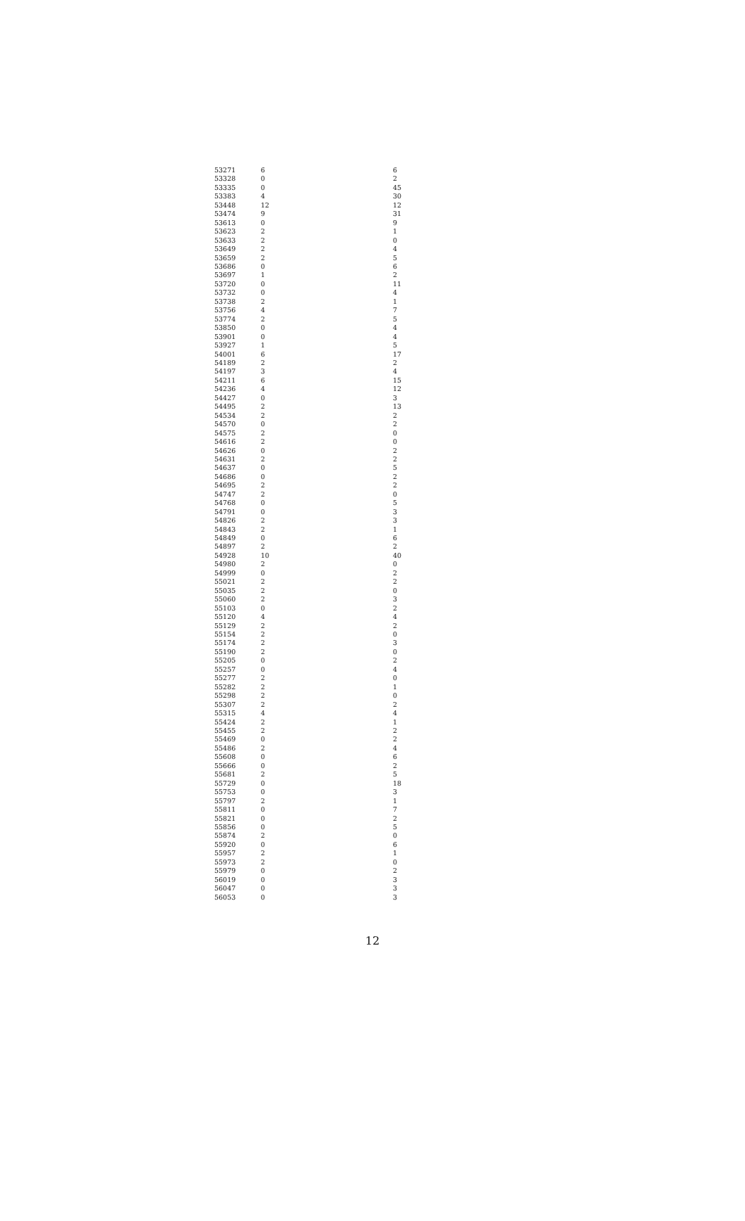| 53271 | 6 | 6 |
| 53328 | 0 | 2 |
| 53335 | 0 | 45 |
| 53383 | 4 | 30 |
| 53448 | 12 | 12 |
| 53474 | 9 | 31 |
| 53613 | 0 | 9 |
| 53623 | 2 | 1 |
| 53633 | 2 | 0 |
| 53649 | 2 | 4 |
| 53659 | 2 | 5 |
| 53686 | 0 | 6 |
| 53697 | 1 | 2 |
| 53720 | 0 | 11 |
| 53732 | 0 | 4 |
| 53738 | 2 | 1 |
| 53756 | 4 | 7 |
| 53774 | 2 | 5 |
| 53850 | 0 | 4 |
| 53901 | 0 | 4 |
| 53927 | 1 | 5 |
| 54001 | 6 | 17 |
| 54189 | 2 | 2 |
| 54197 | 3 | 4 |
| 54211 | 6 | 15 |
| 54236 | 4 | 12 |
| 54427 | 0 | 3 |
| 54495 | 2 | 13 |
| 54534 | 2 | 2 |
| 54570 | 0 | 2 |
| 54575 | 2 | 0 |
| 54616 | 2 | 0 |
| 54626 | 0 | 2 |
| 54631 | 2 | 2 |
| 54637 | 0 | 5 |
| 54686 | 0 | 2 |
| 54695 | 2 | 2 |
| 54747 | 2 | 0 |
| 54768 | 0 | 5 |
| 54791 | 0 | 3 |
| 54826 | 2 | 3 |
| 54843 | 2 | 1 |
| 54849 | 0 | 6 |
| 54897 | 2 | 2 |
| 54928 | 10 | 40 |
| 54980 | 2 | 0 |
| 54999 | 0 | 2 |
| 55021 | 2 | 2 |
| 55035 | 2 | 0 |
| 55060 | 2 | 3 |
| 55103 | 0 | 2 |
| 55120 | 4 | 4 |
| 55129 | 2 | 2 |
| 55154 | 2 | 0 |
| 55174 | 2 | 3 |
| 55190 | 2 | 0 |
| 55205 | 0 | 2 |
| 55257 | 0 | 4 |
| 55277 | 2 | 0 |
| 55282 | 2 | 1 |
| 55298 | 2 | 0 |
| 55307 | 2 | 2 |
| 55315 | 4 | 4 |
| 55424 | 2 | 1 |
| 55455 | 2 | 2 |
| 55469 | 0 | 2 |
| 55486 | 2 | 4 |
| 55608 | 0 | 6 |
| 55666 | 0 | 2 |
| 55681 | 2 | 5 |
| 55729 | 0 | 18 |
| 55753 | 0 | 3 |
| 55797 | 2 | 1 |
| 55811 | 0 | 7 |
| 55821 | 0 | 2 |
| 55856 | 0 | 5 |
| 55874 | 2 | 0 |
| 55920 | 0 | 6 |
| 55957 | 2 | 1 |
| 55973 | 2 | 0 |
| 55979 | 0 | 2 |
| 56019 | 0 | 3 |
| 56047 | 0 | 3 |
| 56053 | 0 | 3 |
12